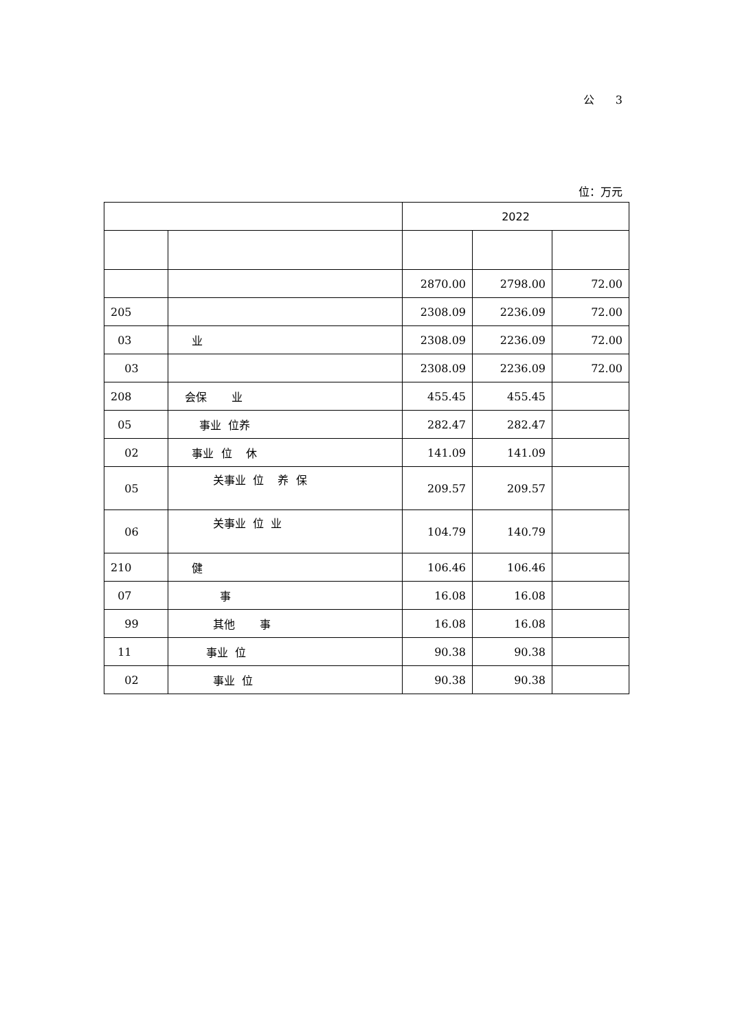公 3
位：万元
| | | 2022 | | |
| --- | --- | --- | --- | --- |
| | | 2870.00 | 2798.00 | 72.00 |
| 205 | | 2308.09 | 2236.09 | 72.00 |
| 03 | 业 | 2308.09 | 2236.09 | 72.00 |
| 03 | | 2308.09 | 2236.09 | 72.00 |
| 208 | 会保 业 | 455.45 | 455.45 | |
| 05 | 事业 位养 | 282.47 | 282.47 | |
| 02 | 事业 位 休 | 141.09 | 141.09 | |
| 05 | 关事业 位 养 保 | 209.57 | 209.57 | |
| 06 | 关事业 位 业 | 104.79 | 140.79 | |
| 210 | 健 | 106.46 | 106.46 | |
| 07 | 事 | 16.08 | 16.08 | |
| 99 | 其他 事 | 16.08 | 16.08 | |
| 11 | 事业 位 | 90.38 | 90.38 | |
| 02 | 事业 位 | 90.38 | 90.38 | |